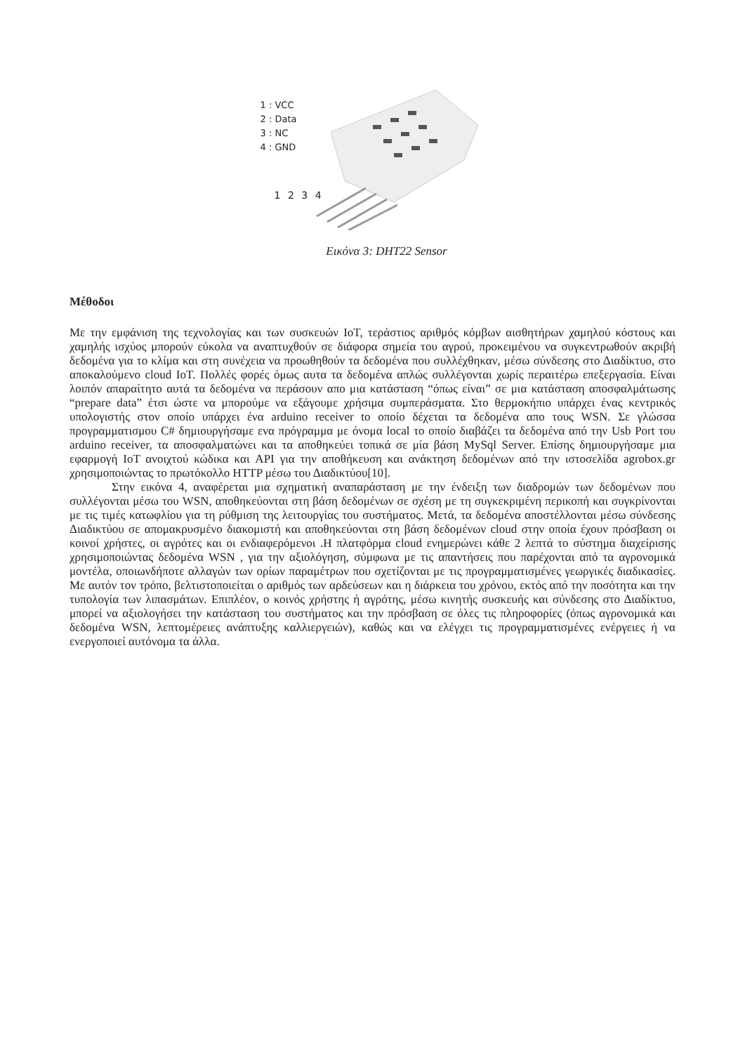1 : VCC
2 : Data
3 : NC
4 : GND
1 2 3 4
Εικόνα 3: DHT22 Sensor
Μέθοδοι
Με την εμφάνιση της τεχνολογίας και των συσκευών IoT, τεράστιος αριθμός κόμβων αισθητήρων χαμηλού κόστους και χαμηλής ισχύος μπορούν εύκολα να αναπτυχθούν σε διάφορα σημεία του αγρού, προκειμένου να συγκεντρωθούν ακριβή δεδομένα για το κλίμα και στη συνέχεια να προωθηθούν τα δεδομένα που συλλέχθηκαν, μέσω σύνδεσης στο Διαδίκτυο, στο αποκαλούμενο cloud IoT. Πολλές φορές όμως αυτα τα δεδομένα απλώς συλλέγονται χωρίς περαιτέρω επεξεργασία. Είναι λοιπόν απαραίτητο αυτά τα δεδομένα να περάσουν απο μια κατάσταση “όπως είναι” σε μια κατάσταση αποσφαλμάτωσης “prepare data” έτσι ώστε να μπορούμε να εξάγουμε χρήσιμα συμπεράσματα. Στο θερμοκήπιο υπάρχει ένας κεντρικός υπολογιστής στον οποίο υπάρχει ένα arduino receiver to οποίο δέχεται τα δεδομένα απο τους WSN. Σε γλώσσα προγραμματισμου C# δημιουργήσαμε ενα πρόγραμμα με όνομα local το οποίο διαβάζει τα δεδομένα από την Usb Port του arduino receiver, τα αποσφαλματώνει και τα αποθηκεύει τοπικά σε μία βάση MySql Server. Επίσης δημιουργήσαμε μια εφαρμογή IoT ανοιχτού κώδικα και API για την αποθήκευση και ανάκτηση δεδομένων από την ιστοσελίδα agrobox.gr χρησιμοποιώντας το πρωτόκολλο HTTP μέσω του Διαδικτύου[10].
Στην εικόνα 4, αναφέρεται μια σχηματική αναπαράσταση με την ένδειξη των διαδρομών των δεδομένων που συλλέγονται μέσω του WSN, αποθηκεύονται στη βάση δεδομένων σε σχέση με τη συγκεκριμένη περικοπή και συγκρίνονται με τις τιμές κατωφλίου για τη ρύθμιση της λειτουργίας του συστήματος. Μετά, τα δεδομένα αποστέλλονται μέσω σύνδεσης Διαδικτύου σε απομακρυσμένο διακομιστή και αποθηκεύονται στη βάση δεδομένων cloud στην οποία έχουν πρόσβαση οι κοινοί χρήστες, οι αγρότες και οι ενδιαφερόμενοι .Η πλατφόρμα cloud ενημερώνει κάθε 2 λεπτά το σύστημα διαχείρισης χρησιμοποιώντας δεδομένα WSN , για την αξιολόγηση, σύμφωνα με τις απαντήσεις που παρέχονται από τα αγρονομικά μοντέλα, οποιωνδήποτε αλλαγών των ορίων παραμέτρων που σχετίζονται με τις προγραμματισμένες γεωργικές διαδικασίες. Με αυτόν τον τρόπο, βελτιστοποιείται ο αριθμός των αρδεύσεων και η διάρκεια του χρόνου, εκτός από την ποσότητα και την τυπολογία των λιπασμάτων. Επιπλέον, ο κοινός χρήστης ή αγρότης, μέσω κινητής συσκευής και σύνδεσης στο Διαδίκτυο, μπορεί να αξιολογήσει την κατάσταση του συστήματος και την πρόσβαση σε όλες τις πληροφορίες (όπως αγρονομικά και δεδομένα WSN, λεπτομέρειες ανάπτυξης καλλιεργειών), καθώς και να ελέγχει τις προγραμματισμένες ενέργειες ή να ενεργοποιεί αυτόνομα τα άλλα.